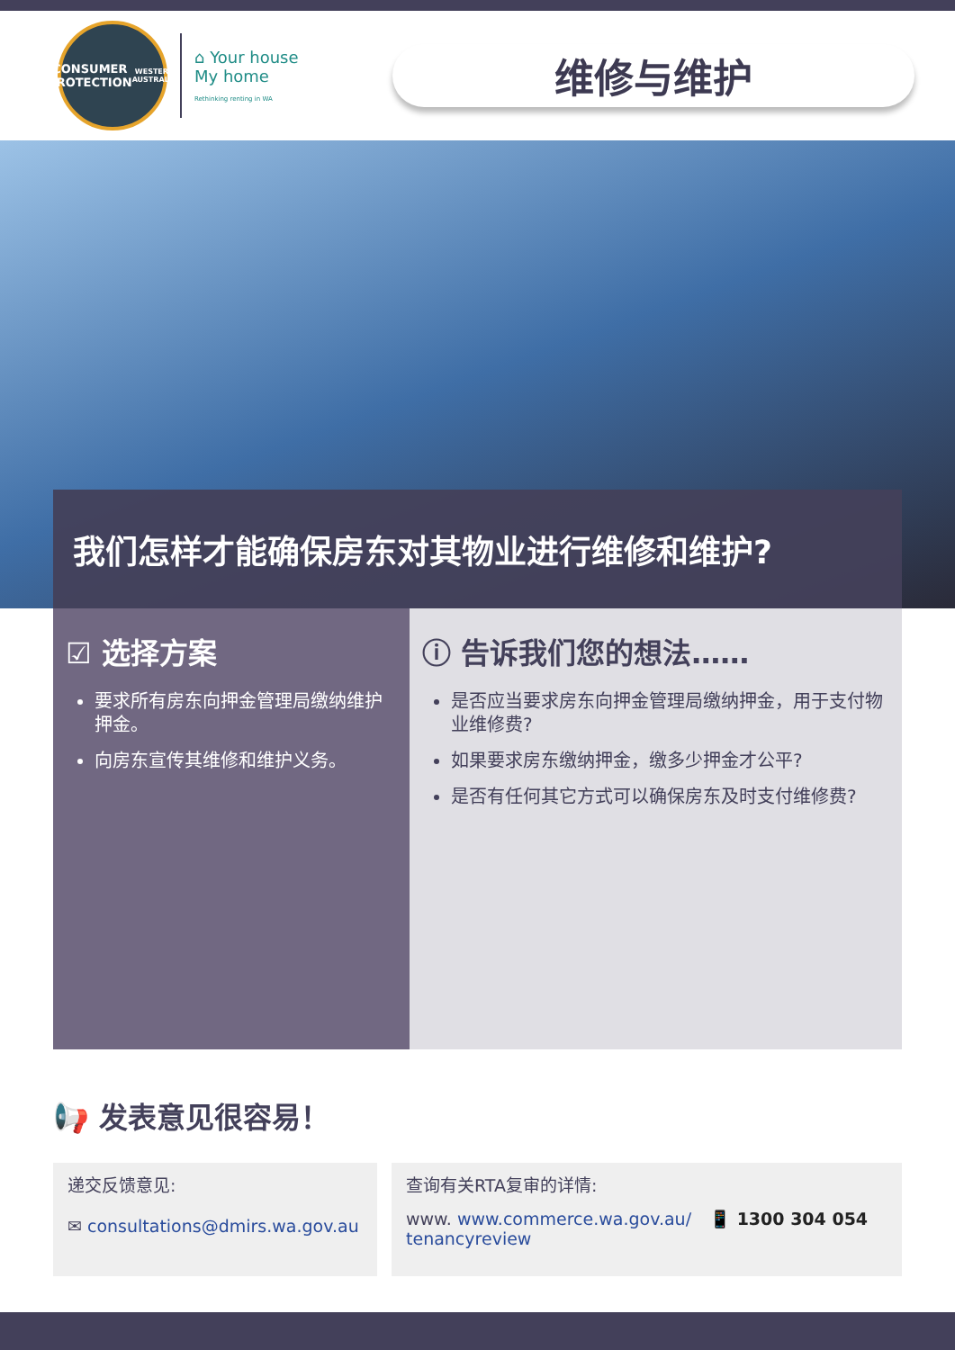CONSUMER
PROTECTION
WESTERN AUSTRALIA
⌂ Your house
My home
Rethinking renting in WA
维修与维护
我们怎样才能确保房东对其物业进行维修和维护?
☑ 选择方案
要求所有房东向押金管理局缴纳维护押金。
向房东宣传其维修和维护义务。
ⓘ 告诉我们您的想法……
是否应当要求房东向押金管理局缴纳押金，用于支付物业维修费?
如果要求房东缴纳押金，缴多少押金才公平?
是否有任何其它方式可以确保房东及时支付维修费?
📢 发表意见很容易！
递交反馈意见:
✉ consultations@dmirs.wa.gov.au
查询有关RTA复审的详情:
www. www.commerce.wa.gov.au/
tenancyreview 📱 1300 304 054